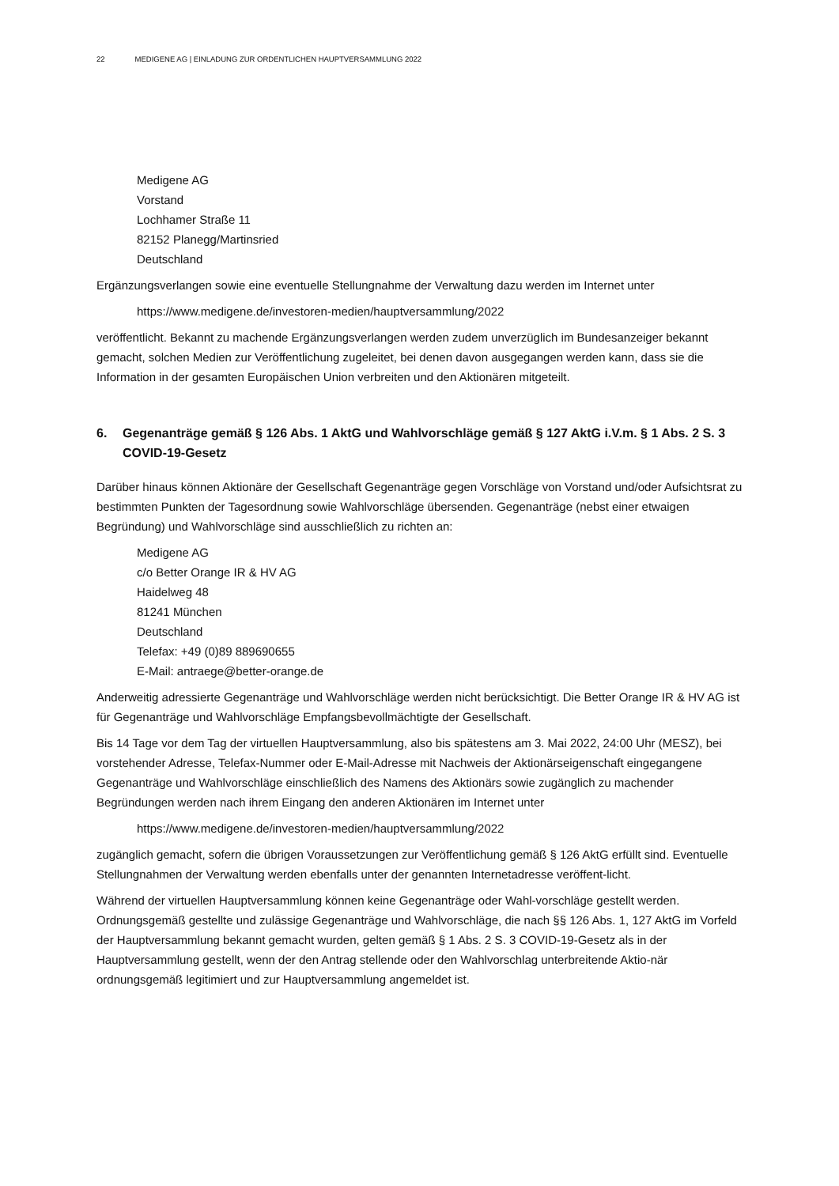22 MEDIGENE AG | EINLADUNG ZUR ORDENTLICHEN HAUPTVERSAMMLUNG 2022
Medigene AG
Vorstand
Lochhamer Straße 11
82152 Planegg/Martinsried
Deutschland
Ergänzungsverlangen sowie eine eventuelle Stellungnahme der Verwaltung dazu werden im Internet unter
https://www.medigene.de/investoren-medien/hauptversammlung/2022
veröffentlicht. Bekannt zu machende Ergänzungsverlangen werden zudem unverzüglich im Bundesanzeiger bekannt gemacht, solchen Medien zur Veröffentlichung zugeleitet, bei denen davon ausgegangen werden kann, dass sie die Information in der gesamten Europäischen Union verbreiten und den Aktionären mitgeteilt.
6. Gegenanträge gemäß § 126 Abs. 1 AktG und Wahlvorschläge gemäß § 127 AktG i.V.m. § 1 Abs. 2 S. 3 COVID-19-Gesetz
Darüber hinaus können Aktionäre der Gesellschaft Gegenanträge gegen Vorschläge von Vorstand und/oder Aufsichtsrat zu bestimmten Punkten der Tagesordnung sowie Wahlvorschläge übersenden. Gegenanträge (nebst einer etwaigen Begründung) und Wahlvorschläge sind ausschließlich zu richten an:
Medigene AG
c/o Better Orange IR & HV AG
Haidelweg 48
81241 München
Deutschland
Telefax: +49 (0)89 889690655
E-Mail: antraege@better-orange.de
Anderweitig adressierte Gegenanträge und Wahlvorschläge werden nicht berücksichtigt. Die Better Orange IR & HV AG ist für Gegenanträge und Wahlvorschläge Empfangsbevollmächtigte der Gesellschaft.
Bis 14 Tage vor dem Tag der virtuellen Hauptversammlung, also bis spätestens am 3. Mai 2022, 24:00 Uhr (MESZ), bei vorstehender Adresse, Telefax-Nummer oder E-Mail-Adresse mit Nachweis der Aktionärseigenschaft eingegangene Gegenanträge und Wahlvorschläge einschließlich des Namens des Aktionärs sowie zugänglich zu machender Begründungen werden nach ihrem Eingang den anderen Aktionären im Internet unter
https://www.medigene.de/investoren-medien/hauptversammlung/2022
zugänglich gemacht, sofern die übrigen Voraussetzungen zur Veröffentlichung gemäß § 126 AktG erfüllt sind. Eventuelle Stellungnahmen der Verwaltung werden ebenfalls unter der genannten Internetadresse veröffent-licht.
Während der virtuellen Hauptversammlung können keine Gegenanträge oder Wahl-vorschläge gestellt werden. Ordnungsgemäß gestellte und zulässige Gegenanträge und Wahlvorschläge, die nach §§ 126 Abs. 1, 127 AktG im Vorfeld der Hauptversammlung bekannt gemacht wurden, gelten gemäß § 1 Abs. 2 S. 3 COVID-19-Gesetz als in der Hauptversammlung gestellt, wenn der den Antrag stellende oder den Wahlvorschlag unterbreitende Aktio-när ordnungsgemäß legitimiert und zur Hauptversammlung angemeldet ist.